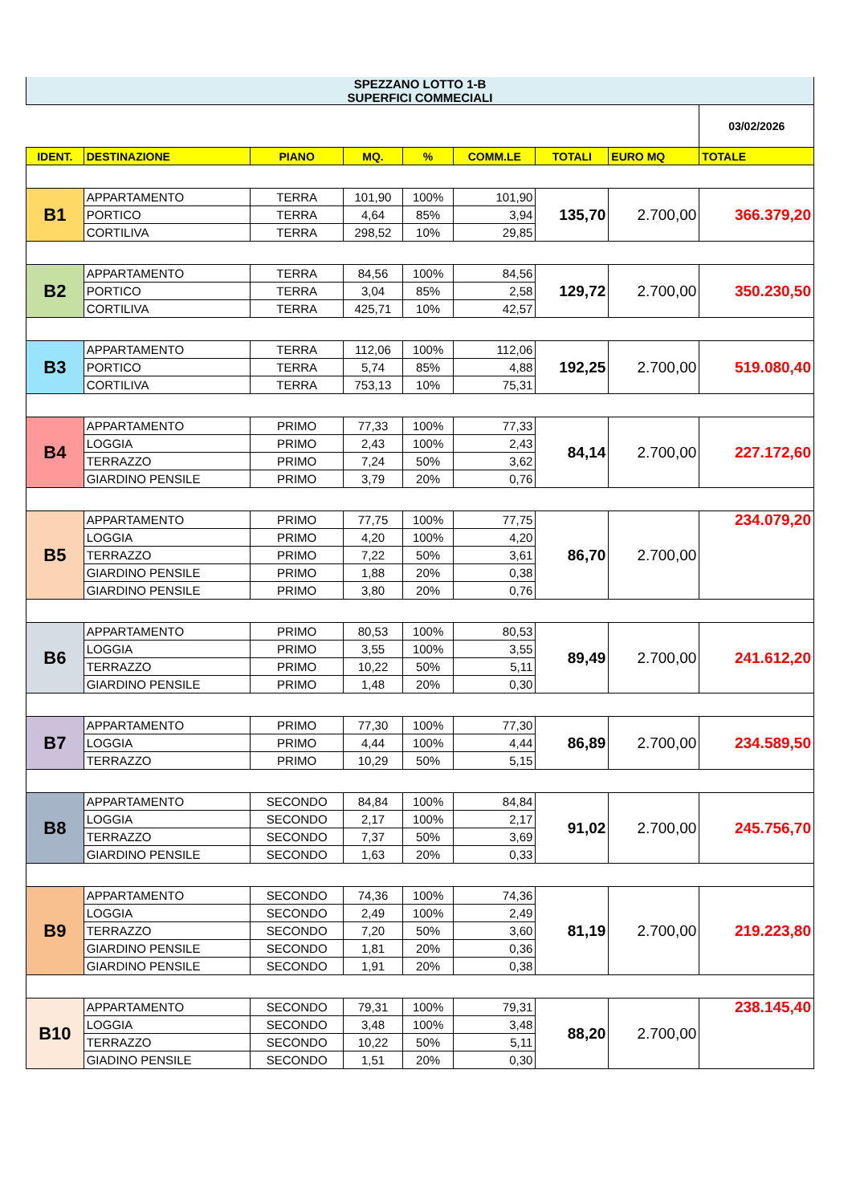| SPEZZANO LOTTO 1-B SUPERFICI COMMECIALI | | | | | | | | |
| | | | | | | | | 03/02/2026 |
| IDENT. | DESTINAZIONE | PIANO | MQ. | % | COMM.LE | TOTALI | EURO MQ | TOTALE |
| B1 | APPARTAMENTO | TERRA | 101,90 | 100% | 101,90 | 135,70 | 2.700,00 | 366.379,20 |
| | PORTICO | TERRA | 4,64 | 85% | 3,94 | | | |
| | CORTILIVA | TERRA | 298,52 | 10% | 29,85 | | | |
| B2 | APPARTAMENTO | TERRA | 84,56 | 100% | 84,56 | 129,72 | 2.700,00 | 350.230,50 |
| | PORTICO | TERRA | 3,04 | 85% | 2,58 | | | |
| | CORTILIVA | TERRA | 425,71 | 10% | 42,57 | | | |
| B3 | APPARTAMENTO | TERRA | 112,06 | 100% | 112,06 | 192,25 | 2.700,00 | 519.080,40 |
| | PORTICO | TERRA | 5,74 | 85% | 4,88 | | | |
| | CORTILIVA | TERRA | 753,13 | 10% | 75,31 | | | |
| B4 | APPARTAMENTO | PRIMO | 77,33 | 100% | 77,33 | 84,14 | 2.700,00 | 227.172,60 |
| | LOGGIA | PRIMO | 2,43 | 100% | 2,43 | | | |
| | TERRAZZO | PRIMO | 7,24 | 50% | 3,62 | | | |
| | GIARDINO PENSILE | PRIMO | 3,79 | 20% | 0,76 | | | |
| B5 | APPARTAMENTO | PRIMO | 77,75 | 100% | 77,75 | 86,70 | 2.700,00 | 234.079,20 |
| | LOGGIA | PRIMO | 4,20 | 100% | 4,20 | | | |
| | TERRAZZO | PRIMO | 7,22 | 50% | 3,61 | | | |
| | GIARDINO PENSILE | PRIMO | 1,88 | 20% | 0,38 | | | |
| | GIARDINO PENSILE | PRIMO | 3,80 | 20% | 0,76 | | | |
| B6 | APPARTAMENTO | PRIMO | 80,53 | 100% | 80,53 | 89,49 | 2.700,00 | 241.612,20 |
| | LOGGIA | PRIMO | 3,55 | 100% | 3,55 | | | |
| | TERRAZZO | PRIMO | 10,22 | 50% | 5,11 | | | |
| | GIARDINO PENSILE | PRIMO | 1,48 | 20% | 0,30 | | | |
| B7 | APPARTAMENTO | PRIMO | 77,30 | 100% | 77,30 | 86,89 | 2.700,00 | 234.589,50 |
| | LOGGIA | PRIMO | 4,44 | 100% | 4,44 | | | |
| | TERRAZZO | PRIMO | 10,29 | 50% | 5,15 | | | |
| B8 | APPARTAMENTO | SECONDO | 84,84 | 100% | 84,84 | 91,02 | 2.700,00 | 245.756,70 |
| | LOGGIA | SECONDO | 2,17 | 100% | 2,17 | | | |
| | TERRAZZO | SECONDO | 7,37 | 50% | 3,69 | | | |
| | GIARDINO PENSILE | SECONDO | 1,63 | 20% | 0,33 | | | |
| B9 | APPARTAMENTO | SECONDO | 74,36 | 100% | 74,36 | 81,19 | 2.700,00 | 219.223,80 |
| | LOGGIA | SECONDO | 2,49 | 100% | 2,49 | | | |
| | TERRAZZO | SECONDO | 7,20 | 50% | 3,60 | | | |
| | GIARDINO PENSILE | SECONDO | 1,81 | 20% | 0,36 | | | |
| | GIARDINO PENSILE | SECONDO | 1,91 | 20% | 0,38 | | | |
| B10 | APPARTAMENTO | SECONDO | 79,31 | 100% | 79,31 | 88,20 | 2.700,00 | 238.145,40 |
| | LOGGIA | SECONDO | 3,48 | 100% | 3,48 | | | |
| | TERRAZZO | SECONDO | 10,22 | 50% | 5,11 | | | |
| | GIADINO PENSILE | SECONDO | 1,51 | 20% | 0,30 | | | |